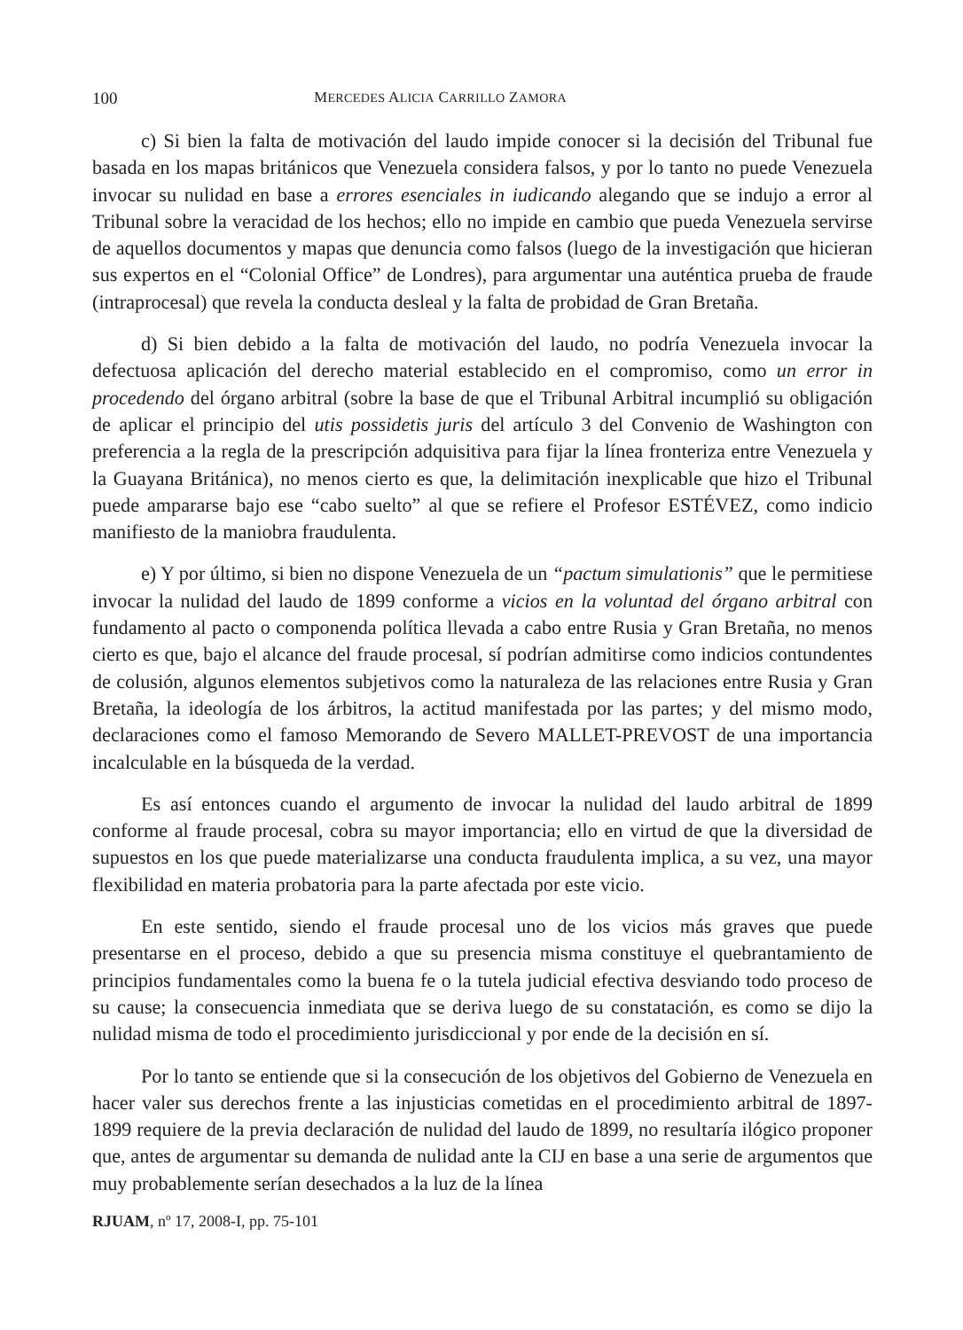100 MERCEDES ALICIA CARRILLO ZAMORA
c) Si bien la falta de motivación del laudo impide conocer si la decisión del Tribunal fue basada en los mapas británicos que Venezuela considera falsos, y por lo tanto no puede Venezuela invocar su nulidad en base a errores esenciales in iudicando alegando que se indujo a error al Tribunal sobre la veracidad de los hechos; ello no impide en cambio que pueda Venezuela servirse de aquellos documentos y mapas que denuncia como falsos (luego de la investigación que hicieran sus expertos en el “Colonial Office” de Londres), para argumentar una auténtica prueba de fraude (intraprocesal) que revela la conducta desleal y la falta de probidad de Gran Bretaña.
d) Si bien debido a la falta de motivación del laudo, no podría Venezuela invocar la defectuosa aplicación del derecho material establecido en el compromiso, como un error in procedendo del órgano arbitral (sobre la base de que el Tribunal Arbitral incumplió su obligación de aplicar el principio del utis possidetis juris del artículo 3 del Convenio de Washington con preferencia a la regla de la prescripción adquisitiva para fijar la línea fronteriza entre Venezuela y la Guayana Británica), no menos cierto es que, la delimitación inexplicable que hizo el Tribunal puede ampararse bajo ese “cabo suelto” al que se refiere el Profesor ESTÉVEZ, como indicio manifiesto de la maniobra fraudulenta.
e) Y por último, si bien no dispone Venezuela de un “pactum simulationis” que le permitiese invocar la nulidad del laudo de 1899 conforme a vicios en la voluntad del órgano arbitral con fundamento al pacto o componenda política llevada a cabo entre Rusia y Gran Bretaña, no menos cierto es que, bajo el alcance del fraude procesal, sí podrían admitirse como indicios contundentes de colusión, algunos elementos subjetivos como la naturaleza de las relaciones entre Rusia y Gran Bretaña, la ideología de los árbitros, la actitud manifestada por las partes; y del mismo modo, declaraciones como el famoso Memorando de Severo MALLET-PREVOST de una importancia incalculable en la búsqueda de la verdad.
Es así entonces cuando el argumento de invocar la nulidad del laudo arbitral de 1899 conforme al fraude procesal, cobra su mayor importancia; ello en virtud de que la diversidad de supuestos en los que puede materializarse una conducta fraudulenta implica, a su vez, una mayor flexibilidad en materia probatoria para la parte afectada por este vicio.
En este sentido, siendo el fraude procesal uno de los vicios más graves que puede presentarse en el proceso, debido a que su presencia misma constituye el quebrantamiento de principios fundamentales como la buena fe o la tutela judicial efectiva desviando todo proceso de su cause; la consecuencia inmediata que se deriva luego de su constatación, es como se dijo la nulidad misma de todo el procedimiento jurisdiccional y por ende de la decisión en sí.
Por lo tanto se entiende que si la consecución de los objetivos del Gobierno de Venezuela en hacer valer sus derechos frente a las injusticias cometidas en el procedimiento arbitral de 1897-1899 requiere de la previa declaración de nulidad del laudo de 1899, no resultaría ilógico proponer que, antes de argumentar su demanda de nulidad ante la CIJ en base a una serie de argumentos que muy probablemente serían desechados a la luz de la línea
RJUAM, nº 17, 2008-I, pp. 75-101